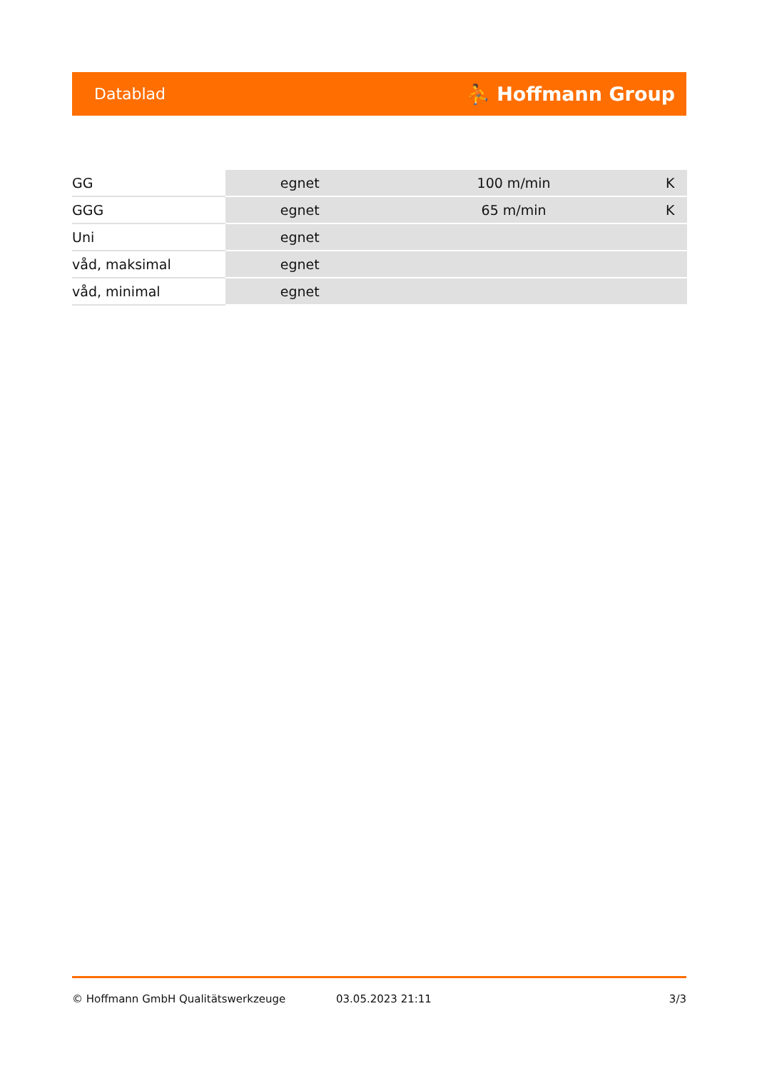Datablad ⛹ Hoffmann Group
| GG | egnet | 100 m/min | K |
| GGG | egnet | 65 m/min | K |
| Uni | egnet | | |
| våd, maksimal | egnet | | |
| våd, minimal | egnet | | |
© Hoffmann GmbH Qualitätswerkzeuge 03.05.2023 21:11 3/3